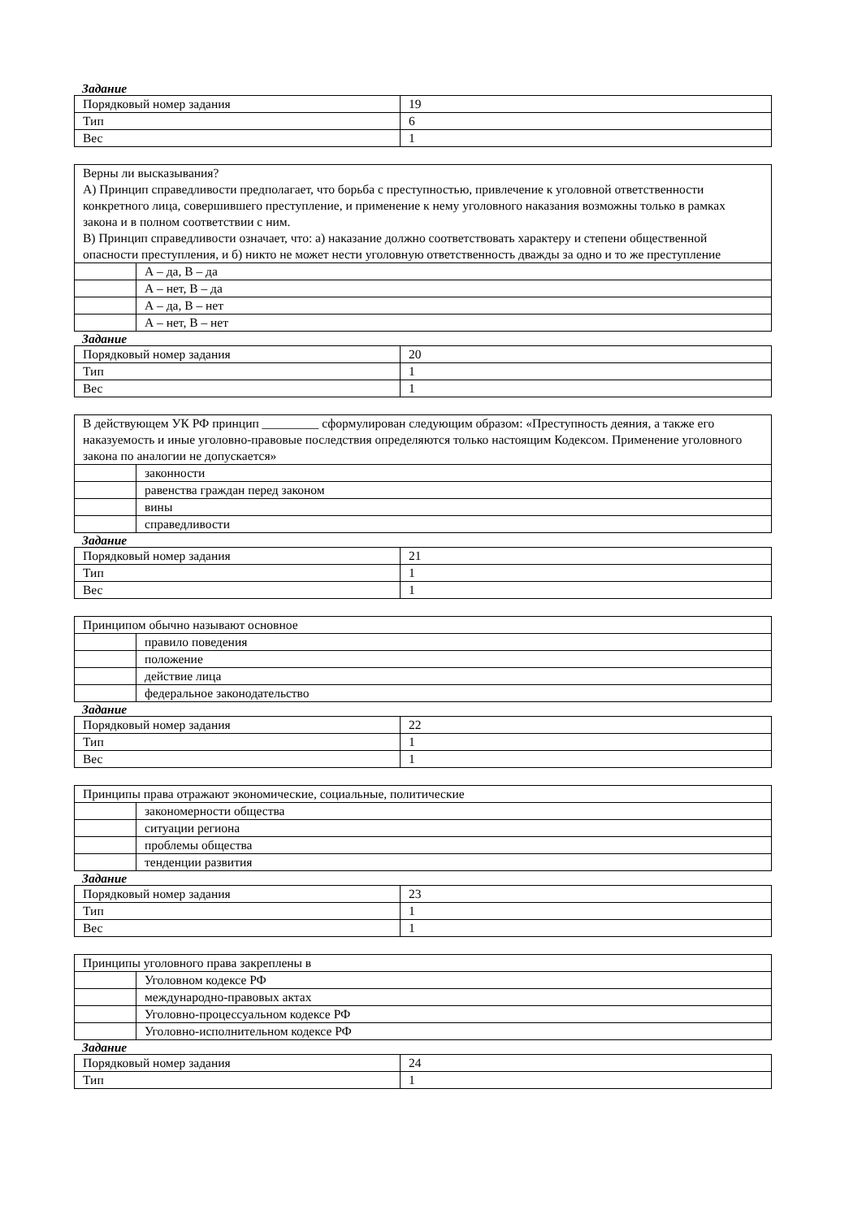Задание
| Порядковый номер задания | 19 |
| Тип | 6 |
| Вес | 1 |
| Верны ли высказывания? А) Принцип справедливости предполагает, что борьба с преступностью, привлечение к уголовной ответственности конкретного лица, совершившего преступление, и применение к нему уголовного наказания возможны только в рамках закона и в полном соответствии с ним. В) Принцип справедливости означает, что: а) наказание должно соответствовать характеру и степени общественной опасности преступления, и б) никто не может нести уголовную ответственность дважды за одно и то же преступление | |
| | А – да, В – да |
| | А – нет, В – да |
| | А – да, В – нет |
| | А – нет, В – нет |
Задание
| Порядковый номер задания | 20 |
| Тип | 1 |
| Вес | 1 |
| В действующем УК РФ принцип _________ сформулирован следующим образом: «Преступность деяния, а также его наказуемость и иные уголовно-правовые последствия определяются только настоящим Кодексом. Применение уголовного закона по аналогии не допускается» | |
| | законности |
| | равенства граждан перед законом |
| | вины |
| | справедливости |
Задание
| Порядковый номер задания | 21 |
| Тип | 1 |
| Вес | 1 |
| Принципом обычно называют основное | |
| | правило поведения |
| | положение |
| | действие лица |
| | федеральное законодательство |
Задание
| Порядковый номер задания | 22 |
| Тип | 1 |
| Вес | 1 |
| Принципы права отражают экономические, социальные, политические | |
| | закономерности общества |
| | ситуации региона |
| | проблемы общества |
| | тенденции развития |
Задание
| Порядковый номер задания | 23 |
| Тип | 1 |
| Вес | 1 |
| Принципы уголовного права закреплены в | |
| | Уголовном кодексе РФ |
| | международно-правовых актах |
| | Уголовно-процессуальном кодексе РФ |
| | Уголовно-исполнительном кодексе РФ |
Задание
| Порядковый номер задания | 24 |
| Тип | 1 |